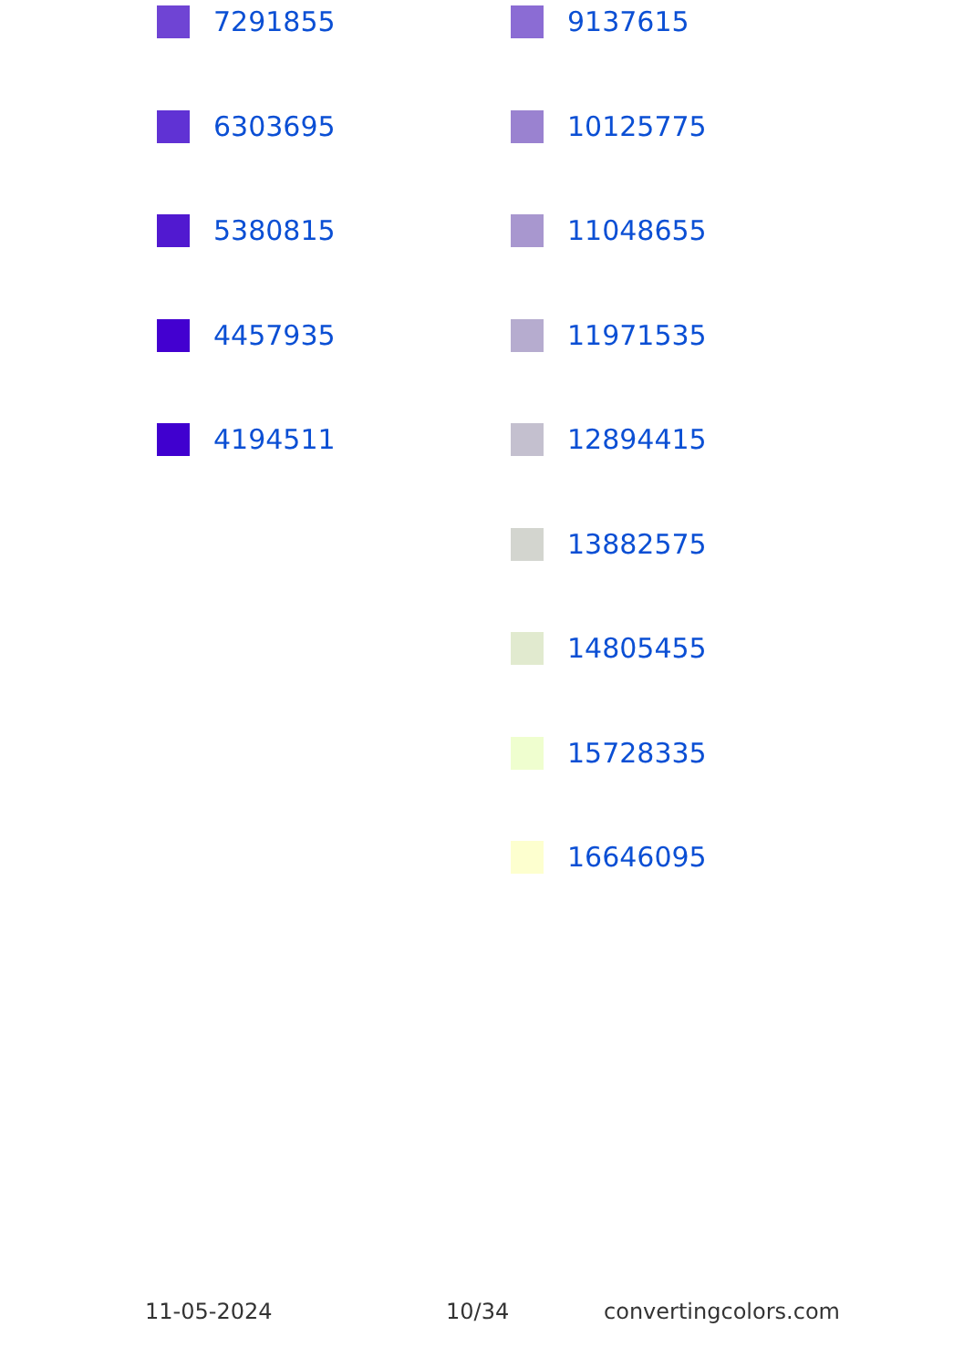7291855
6303695
5380815
4457935
4194511
9137615
10125775
11048655
11971535
12894415
13882575
14805455
15728335
16646095
11-05-2024 10/34 convertingcolors.com